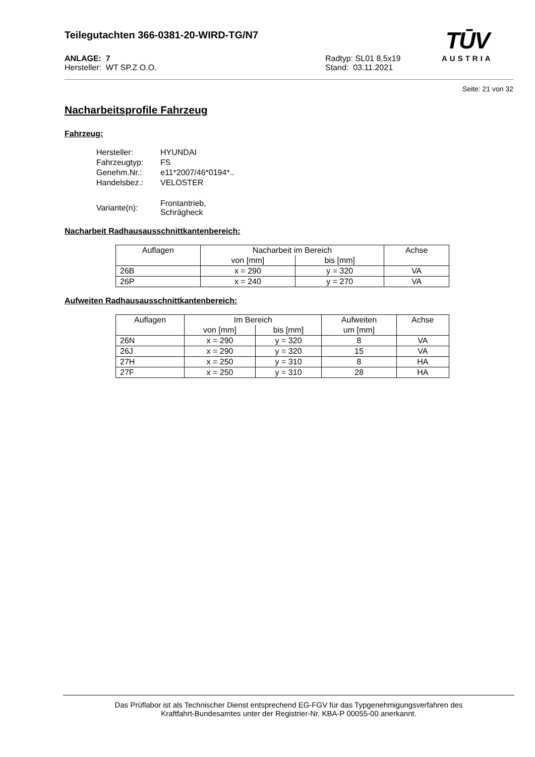Teilegutachten 366-0381-20-WIRD-TG/N7
TŪV
AUSTRIA
ANLAGE: 7
Hersteller: WT SP.Z O.O.
Radtyp: SL01 8,5x19
Stand: 03.11.2021
Seite: 21 von 32
Nacharbeitsprofile Fahrzeug
Fahrzeug:
| Hersteller: | HYUNDAI |
| Fahrzeugtyp: | FS |
| Genehm.Nr.: | e11*2007/46*0194*.. |
| Handelsbez.: | VELOSTER |
| Variante(n): | Frontantrieb, Schrägheck |
Nacharbeit Radhausausschnittkantenbereich:
| Auflagen | Nacharbeit im Bereich | | Achse |
| --- | --- | --- | --- |
| | von [mm] | bis [mm] | |
| 26B | x = 290 | y = 320 | VA |
| 26P | x = 240 | y = 270 | VA |
Aufweiten Radhausausschnittkantenbereich:
| Auflagen | Im Bereich | | Aufweiten | Achse |
| --- | --- | --- | --- | --- |
| | von [mm] | bis [mm] | um [mm] | |
| 26N | x = 290 | y = 320 | 8 | VA |
| 26J | x = 290 | y = 320 | 15 | VA |
| 27H | x = 250 | y = 310 | 8 | HA |
| 27F | x = 250 | y = 310 | 28 | HA |
Das Prüflabor ist als Technischer Dienst entsprechend EG-FGV für das Typgenehmigungsverfahren des
Kraftfahrt-Bundesamtes unter der Registrier-Nr. KBA-P 00055-00 anerkannt.